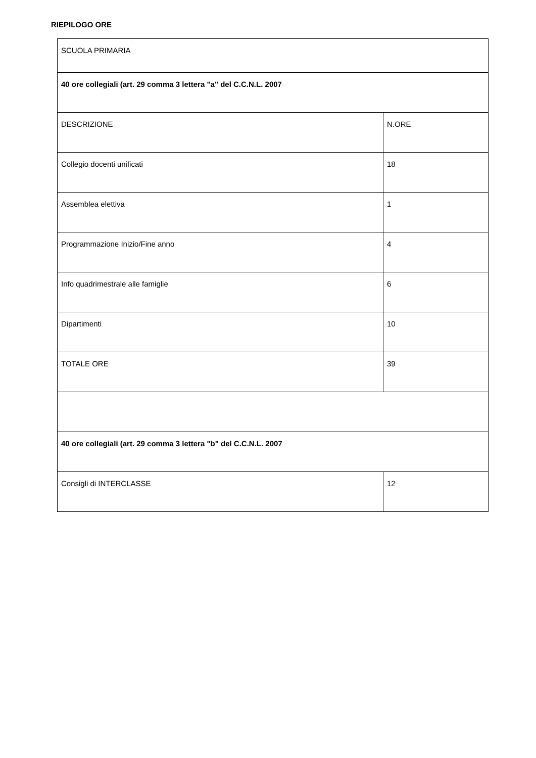RIEPILOGO ORE
| SCUOLA PRIMARIA | |
| 40 ore collegiali (art. 29 comma 3 lettera "a" del C.C.N.L. 2007 | |
| DESCRIZIONE | N.ORE |
| Collegio docenti unificati | 18 |
| Assemblea elettiva | 1 |
| Programmazione Inizio/Fine anno | 4 |
| Info quadrimestrale alle famiglie | 6 |
| Dipartimenti | 10 |
| TOTALE ORE | 39 |
| 40 ore collegiali (art. 29 comma 3 lettera "b" del C.C.N.L. 2007 | |
| Consigli di INTERCLASSE | 12 |